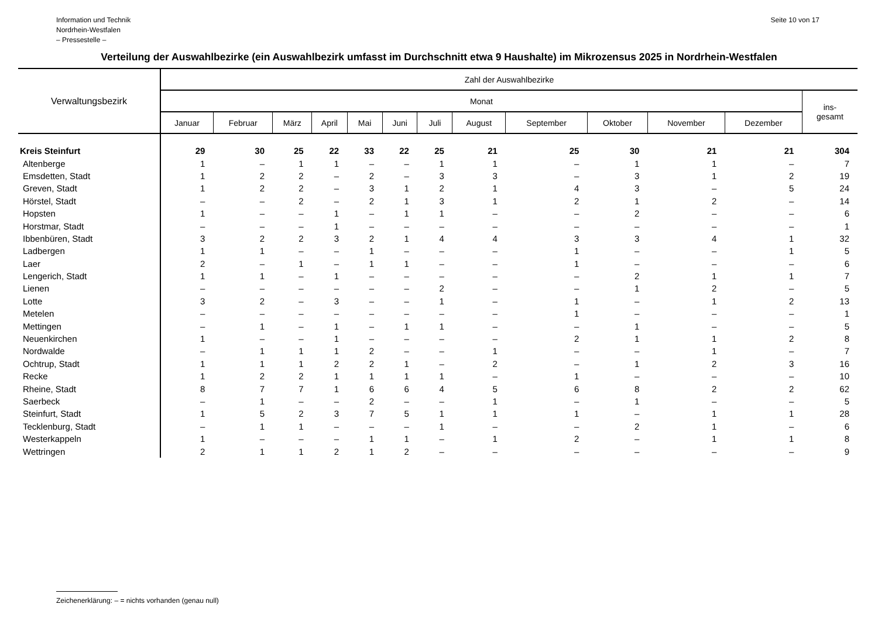Information und Technik
Nordrhein-Westfalen
– Pressestelle –
Seite 10 von 17
Verteilung der Auswahlbezirke (ein Auswahlbezirk umfasst im Durchschnitt etwa 9 Haushalte) im Mikrozensus 2025 in Nordrhein-Westfalen
| Verwaltungsbezirk | Zahl der Auswahlbezirke | | | | | | | | | | | | |
| --- | --- | --- | --- | --- | --- | --- | --- | --- | --- | --- | --- | --- | --- |
| | Monat | | | | | | | | | | | | ins- gesamt |
| | Januar | Februar | März | April | Mai | Juni | Juli | August | September | Oktober | November | Dezember | |
| Kreis Steinfurt | 29 | 30 | 25 | 22 | 33 | 22 | 25 | 21 | 25 | 30 | 21 | 21 | 304 |
| Altenberge | 1 | – | 1 | 1 | – | – | 1 | 1 | – | 1 | 1 | – | 7 |
| Emsdetten, Stadt | 1 | 2 | 2 | – | 2 | – | 3 | 3 | – | 3 | 1 | 2 | 19 |
| Greven, Stadt | 1 | 2 | 2 | – | 3 | 1 | 2 | 1 | 4 | 3 | – | 5 | 24 |
| Hörstel, Stadt | – | – | 2 | – | 2 | 1 | 3 | 1 | 2 | 1 | 2 | – | 14 |
| Hopsten | 1 | – | – | 1 | – | 1 | 1 | – | – | 2 | – | – | 6 |
| Horstmar, Stadt | – | – | – | 1 | – | – | – | – | – | – | – | – | 1 |
| Ibbenbüren, Stadt | 3 | 2 | 2 | 3 | 2 | 1 | 4 | 4 | 3 | 3 | 4 | 1 | 32 |
| Ladbergen | 1 | 1 | – | – | 1 | – | – | – | 1 | – | – | 1 | 5 |
| Laer | 2 | – | 1 | – | 1 | 1 | – | – | 1 | – | – | – | 6 |
| Lengerich, Stadt | 1 | 1 | – | 1 | – | – | – | – | – | 2 | 1 | 1 | 7 |
| Lienen | – | – | – | – | – | – | 2 | – | – | 1 | 2 | – | 5 |
| Lotte | 3 | 2 | – | 3 | – | – | 1 | – | 1 | – | 1 | 2 | 13 |
| Metelen | – | – | – | – | – | – | – | – | 1 | – | – | – | 1 |
| Mettingen | – | 1 | – | 1 | – | 1 | 1 | – | – | 1 | – | – | 5 |
| Neuenkirchen | 1 | – | – | 1 | – | – | – | – | 2 | 1 | 1 | 2 | 8 |
| Nordwalde | – | 1 | 1 | 1 | 2 | – | – | 1 | – | – | 1 | – | 7 |
| Ochtrup, Stadt | 1 | 1 | 1 | 2 | 2 | 1 | – | 2 | – | 1 | 2 | 3 | 16 |
| Recke | 1 | 2 | 2 | 1 | 1 | 1 | 1 | – | 1 | – | – | – | 10 |
| Rheine, Stadt | 8 | 7 | 7 | 1 | 6 | 6 | 4 | 5 | 6 | 8 | 2 | 2 | 62 |
| Saerbeck | – | 1 | – | – | 2 | – | – | 1 | – | 1 | – | – | 5 |
| Steinfurt, Stadt | 1 | 5 | 2 | 3 | 7 | 5 | 1 | 1 | 1 | – | 1 | 1 | 28 |
| Tecklenburg, Stadt | – | 1 | 1 | – | – | – | 1 | – | – | 2 | 1 | – | 6 |
| Westerkappeln | 1 | – | – | – | 1 | 1 | – | 1 | 2 | – | 1 | 1 | 8 |
| Wettringen | 2 | 1 | 1 | 2 | 1 | 2 | – | – | – | – | – | – | 9 |
Zeichenerklärung: – = nichts vorhanden (genau null)